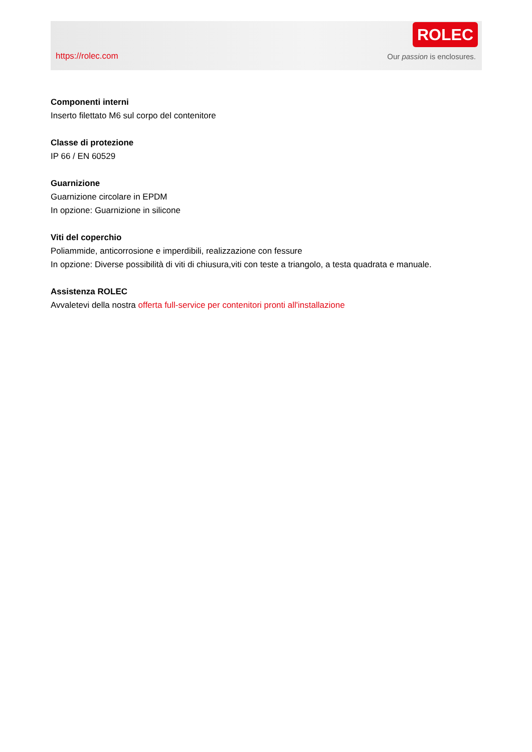https://rolec.com
ROLEC
Our passion is enclosures.
Componenti interni
Inserto filettato M6 sul corpo del contenitore
Classe di protezione
IP 66 / EN 60529
Guarnizione
Guarnizione circolare in EPDM
In opzione: Guarnizione in silicone
Viti del coperchio
Poliammide, anticorrosione e imperdibili, realizzazione con fessure
In opzione: Diverse possibilità di viti di chiusura,viti con teste a triangolo, a testa quadrata e manuale.
Assistenza ROLEC
Avvaletevi della nostra offerta full-service per contenitori pronti all'installazione